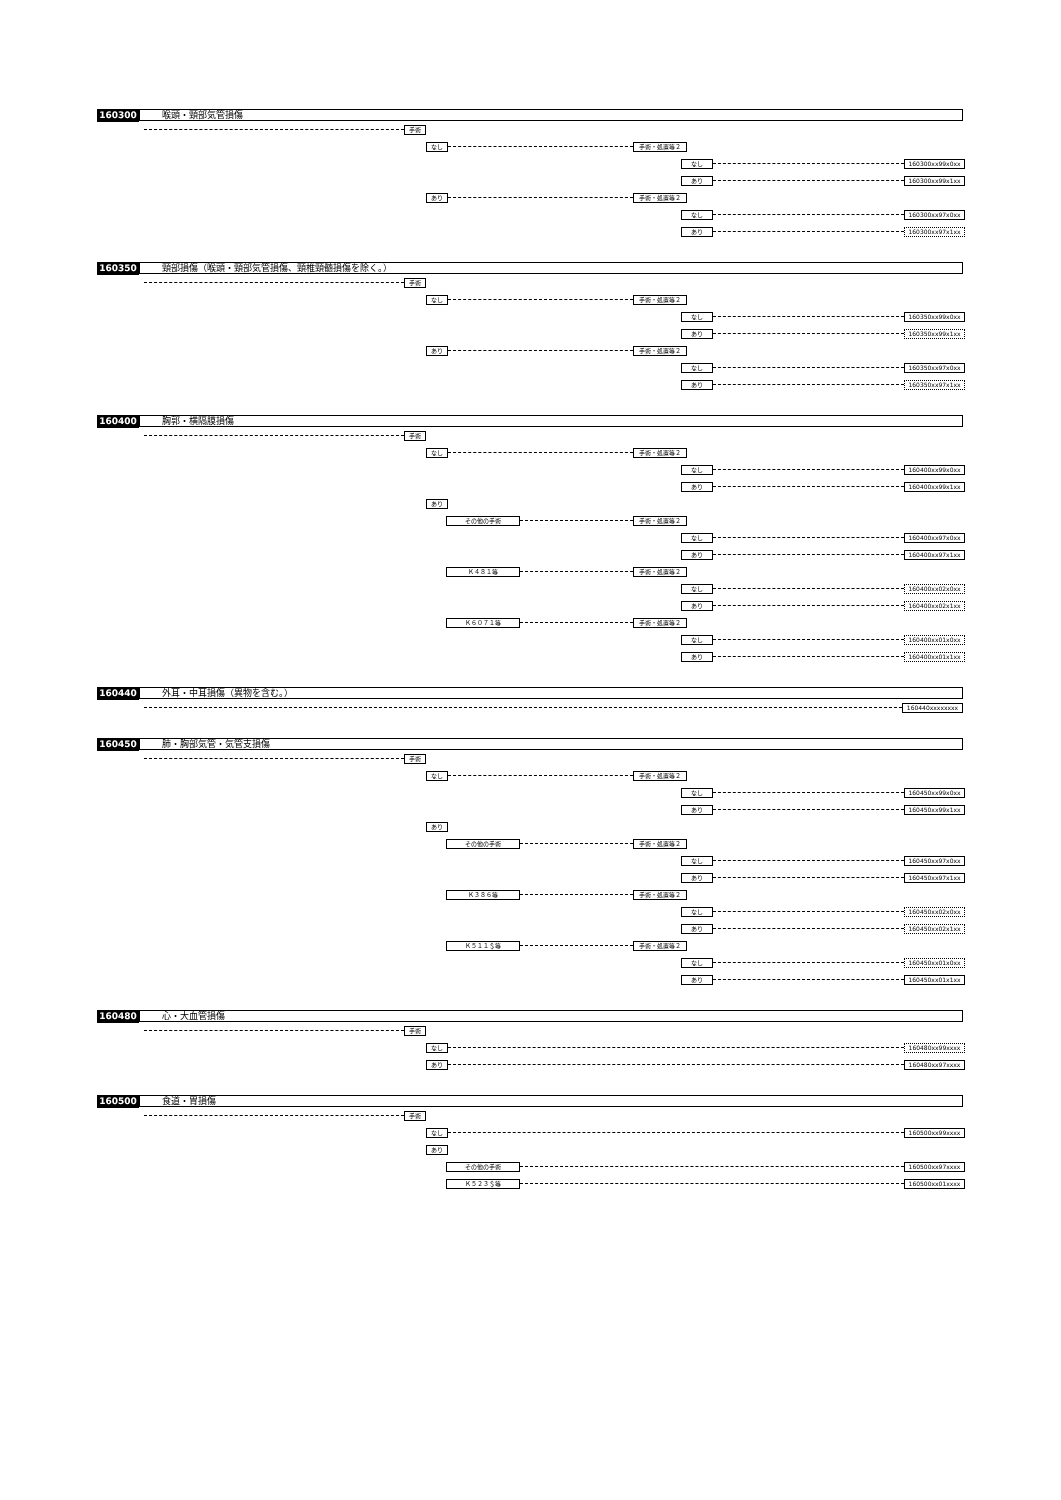160300 喉頭・頸部気管損傷
手術
なし 手術・処置等２
なし 160300xx99x0xx
あり 160300xx99x1xx
あり 手術・処置等２
なし 160300xx97x0xx
あり 160300xx97x1xx
160350 頸部損傷（喉頭・頸部気管損傷、頸椎頸髄損傷を除く。）
手術
なし 手術・処置等２
なし 160350xx99x0xx
あり 160350xx99x1xx
あり 手術・処置等２
なし 160350xx97x0xx
あり 160350xx97x1xx
160400 胸郭・横隔膜損傷
手術
なし 手術・処置等２
なし 160400xx99x0xx
あり 160400xx99x1xx
あり
その他の手術 手術・処置等２
なし 160400xx97x0xx
あり 160400xx97x1xx
Ｋ４８１等 手術・処置等２
なし 160400xx02x0xx
あり 160400xx02x1xx
Ｋ６０７１等 手術・処置等２
なし 160400xx01x0xx
あり 160400xx01x1xx
160440 外耳・中耳損傷（異物を含む。）
160440xxxxxxxx
160450 肺・胸部気管・気管支損傷
手術
なし 手術・処置等２
なし 160450xx99x0xx
あり 160450xx99x1xx
あり
その他の手術 手術・処置等２
なし 160450xx97x0xx
あり 160450xx97x1xx
Ｋ３８６等 手術・処置等２
なし 160450xx02x0xx
あり 160450xx02x1xx
Ｋ５１１＄等 手術・処置等２
なし 160450xx01x0xx
あり 160450xx01x1xx
160480 心・大血管損傷
手術
なし 160480xx99xxxx
あり 160480xx97xxxx
160500 食道・胃損傷
手術
なし 160500xx99xxxx
あり
その他の手術 160500xx97xxxx
Ｋ５２３＄等 160500xx01xxxx